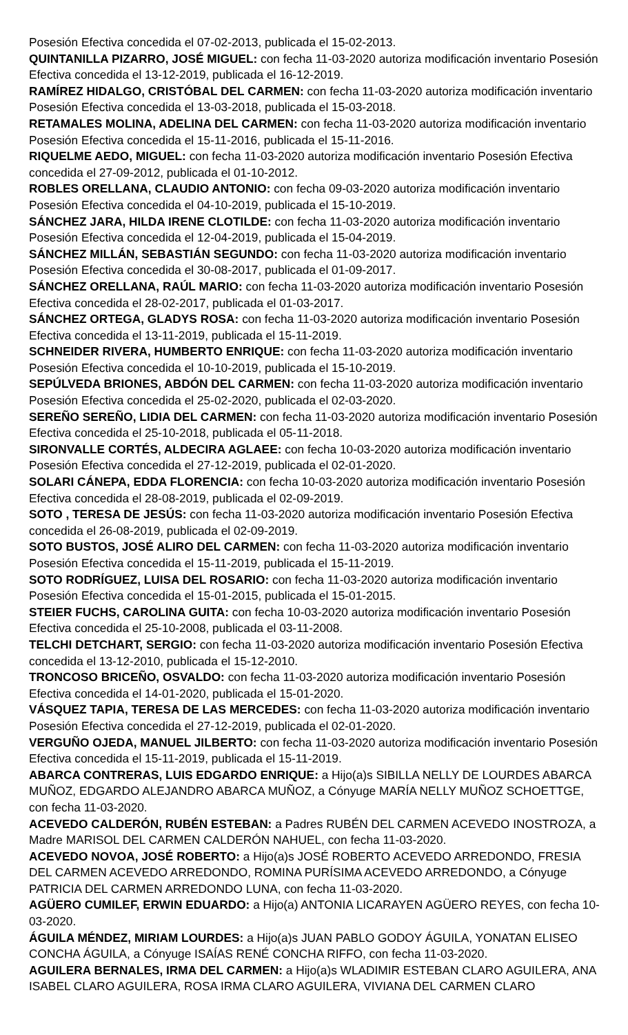Posesión Efectiva concedida el 07-02-2013, publicada el 15-02-2013.
QUINTANILLA PIZARRO, JOSÉ MIGUEL: con fecha 11-03-2020 autoriza modificación inventario Posesión Efectiva concedida el 13-12-2019, publicada el 16-12-2019.
RAMÍREZ HIDALGO, CRISTÓBAL DEL CARMEN: con fecha 11-03-2020 autoriza modificación inventario Posesión Efectiva concedida el 13-03-2018, publicada el 15-03-2018.
RETAMALES MOLINA, ADELINA DEL CARMEN: con fecha 11-03-2020 autoriza modificación inventario Posesión Efectiva concedida el 15-11-2016, publicada el 15-11-2016.
RIQUELME AEDO, MIGUEL: con fecha 11-03-2020 autoriza modificación inventario Posesión Efectiva concedida el 27-09-2012, publicada el 01-10-2012.
ROBLES ORELLANA, CLAUDIO ANTONIO: con fecha 09-03-2020 autoriza modificación inventario Posesión Efectiva concedida el 04-10-2019, publicada el 15-10-2019.
SÁNCHEZ JARA, HILDA IRENE CLOTILDE: con fecha 11-03-2020 autoriza modificación inventario Posesión Efectiva concedida el 12-04-2019, publicada el 15-04-2019.
SÁNCHEZ MILLÁN, SEBASTIÁN SEGUNDO: con fecha 11-03-2020 autoriza modificación inventario Posesión Efectiva concedida el 30-08-2017, publicada el 01-09-2017.
SÁNCHEZ ORELLANA, RAÚL MARIO: con fecha 11-03-2020 autoriza modificación inventario Posesión Efectiva concedida el 28-02-2017, publicada el 01-03-2017.
SÁNCHEZ ORTEGA, GLADYS ROSA: con fecha 11-03-2020 autoriza modificación inventario Posesión Efectiva concedida el 13-11-2019, publicada el 15-11-2019.
SCHNEIDER RIVERA, HUMBERTO ENRIQUE: con fecha 11-03-2020 autoriza modificación inventario Posesión Efectiva concedida el 10-10-2019, publicada el 15-10-2019.
SEPÚLVEDA BRIONES, ABDÓN DEL CARMEN: con fecha 11-03-2020 autoriza modificación inventario Posesión Efectiva concedida el 25-02-2020, publicada el 02-03-2020.
SEREÑO SEREÑO, LIDIA DEL CARMEN: con fecha 11-03-2020 autoriza modificación inventario Posesión Efectiva concedida el 25-10-2018, publicada el 05-11-2018.
SIRONVALLE CORTÉS, ALDECIRA AGLAEE: con fecha 10-03-2020 autoriza modificación inventario Posesión Efectiva concedida el 27-12-2019, publicada el 02-01-2020.
SOLARI CÁNEPA, EDDA FLORENCIA: con fecha 10-03-2020 autoriza modificación inventario Posesión Efectiva concedida el 28-08-2019, publicada el 02-09-2019.
SOTO , TERESA DE JESÚS: con fecha 11-03-2020 autoriza modificación inventario Posesión Efectiva concedida el 26-08-2019, publicada el 02-09-2019.
SOTO BUSTOS, JOSÉ ALIRO DEL CARMEN: con fecha 11-03-2020 autoriza modificación inventario Posesión Efectiva concedida el 15-11-2019, publicada el 15-11-2019.
SOTO RODRÍGUEZ, LUISA DEL ROSARIO: con fecha 11-03-2020 autoriza modificación inventario Posesión Efectiva concedida el 15-01-2015, publicada el 15-01-2015.
STEIER FUCHS, CAROLINA GUITA: con fecha 10-03-2020 autoriza modificación inventario Posesión Efectiva concedida el 25-10-2008, publicada el 03-11-2008.
TELCHI DETCHART, SERGIO: con fecha 11-03-2020 autoriza modificación inventario Posesión Efectiva concedida el 13-12-2010, publicada el 15-12-2010.
TRONCOSO BRICEÑO, OSVALDO: con fecha 11-03-2020 autoriza modificación inventario Posesión Efectiva concedida el 14-01-2020, publicada el 15-01-2020.
VÁSQUEZ TAPIA, TERESA DE LAS MERCEDES: con fecha 11-03-2020 autoriza modificación inventario Posesión Efectiva concedida el 27-12-2019, publicada el 02-01-2020.
VERGUÑO OJEDA, MANUEL JILBERTO: con fecha 11-03-2020 autoriza modificación inventario Posesión Efectiva concedida el 15-11-2019, publicada el 15-11-2019.
ABARCA CONTRERAS, LUIS EDGARDO ENRIQUE: a Hijo(a)s SIBILLA NELLY DE LOURDES ABARCA MUÑOZ, EDGARDO ALEJANDRO ABARCA MUÑOZ, a Cónyuge MARÍA NELLY MUÑOZ SCHOETTGE, con fecha 11-03-2020.
ACEVEDO CALDERÓN, RUBÉN ESTEBAN: a Padres RUBÉN DEL CARMEN ACEVEDO INOSTROZA, a Madre MARISOL DEL CARMEN CALDERÓN NAHUEL, con fecha 11-03-2020.
ACEVEDO NOVOA, JOSÉ ROBERTO: a Hijo(a)s JOSÉ ROBERTO ACEVEDO ARREDONDO, FRESIA DEL CARMEN ACEVEDO ARREDONDO, ROMINA PURÍSIMA ACEVEDO ARREDONDO, a Cónyuge PATRICIA DEL CARMEN ARREDONDO LUNA, con fecha 11-03-2020.
AGÜERO CUMILEF, ERWIN EDUARDO: a Hijo(a) ANTONIA LICARAYEN AGÜERO REYES, con fecha 10-03-2020.
ÁGUILA MÉNDEZ, MIRIAM LOURDES: a Hijo(a)s JUAN PABLO GODOY ÁGUILA, YONATAN ELISEO CONCHA ÁGUILA, a Cónyuge ISAÍAS RENÉ CONCHA RIFFO, con fecha 11-03-2020.
AGUILERA BERNALES, IRMA DEL CARMEN: a Hijo(a)s WLADIMIR ESTEBAN CLARO AGUILERA, ANA ISABEL CLARO AGUILERA, ROSA IRMA CLARO AGUILERA, VIVIANA DEL CARMEN CLARO